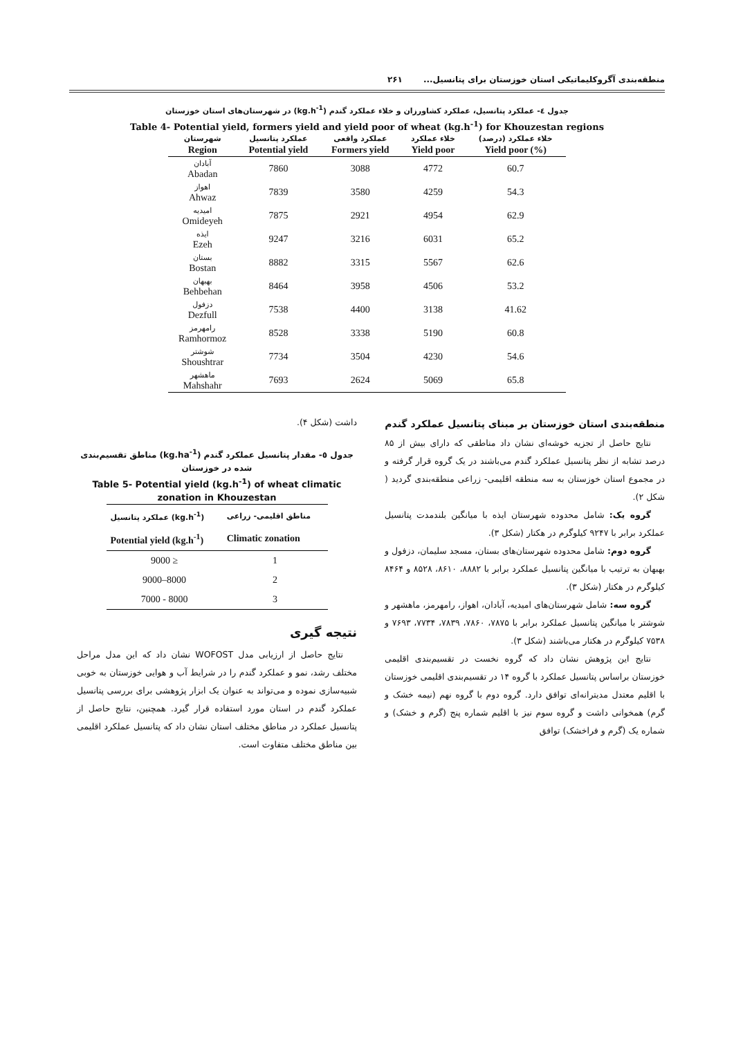منطقه‌بندی آگروکلیماتیکی استان خوزستان برای پتانسیل... ۲۶۱
جدول ٤- عملکرد پتانسیل، عملکرد کشاورزان و خلاء عملکرد گندم (kg.h<sup>-1</sup>) در شهرستان‌های استان خوزستان
Table 4- Potential yield, formers yield and yield poor of wheat (kg.h<sup>-1</sup>) for Khouzestan regions
| شهرستان | عملکرد پتانسیل | عملکرد واقعی | خلاء عملکرد | خلاء عملکرد (درصد) |
| --- | --- | --- | --- | --- |
| Region | Potential yield | Formers yield | Yield poor | Yield poor (%) |
| آبادان Abadan | 7860 | 3088 | 4772 | 60.7 |
| اهواز Ahwaz | 7839 | 3580 | 4259 | 54.3 |
| امیدیه Omideyeh | 7875 | 2921 | 4954 | 62.9 |
| ایذه Ezeh | 9247 | 3216 | 6031 | 65.2 |
| بستان Bostan | 8882 | 3315 | 5567 | 62.6 |
| بهبهان Behbehan | 8464 | 3958 | 4506 | 53.2 |
| دزفول Dezfull | 7538 | 4400 | 3138 | 41.62 |
| رامهرمز Ramhormoz | 8528 | 3338 | 5190 | 60.8 |
| شوشتر Shoushtrar | 7734 | 3504 | 4230 | 54.6 |
| ماهشهر Mahshahr | 7693 | 2624 | 5069 | 65.8 |
منطقه‌بندی استان خوزستان بر مبنای پتانسیل عملکرد گندم
نتایج حاصل از تجزیه خوشه‌ای نشان داد مناطقی که دارای بیش از ۸۵ درصد تشابه از نظر پتانسیل عملکرد گندم می‌باشند در یک گروه قرار گرفته و در مجموع استان خوزستان به سه منطقه اقلیمی- زراعی منطقه‌بندی گردید ( شکل ۲).
گروه یک: شامل محدوده شهرستان ایذه با میانگین بلندمدت پتانسیل عملکرد برابر با ۹۲۴۷ کیلوگرم در هکتار (شکل ۳).
گروه دوم: شامل محدوده شهرستان‌های بستان، مسجد سلیمان، دزفول و بهبهان به ترتیب با میانگین پتانسیل عملکرد برابر با ۸۸۸۲، ۸۶۱۰، ۸۵۲۸ و ۸۴۶۴ کیلوگرم در هکتار (شکل ۳).
گروه سه: شامل شهرستان‌های امیدیه، آبادان، اهواز، رامهرمز، ماهشهر و شوشتر با میانگین پتانسیل عملکرد برابر با ۷۸۷۵، ۷۸۶۰، ۷۸۳۹، ۷۷۳۴، ۷۶۹۳ و ۷۵۳۸ کیلوگرم در هکتار می‌باشند (شکل ۳).
نتایج این پژوهش نشان داد که گروه نخست در تقسیم‌بندی اقلیمی خوزستان براساس پتانسیل عملکرد با گروه ۱۴ در تقسیم‌بندی اقلیمی خوزستان با اقلیم معتدل مدیترانه‌ای توافق دارد. گروه دوم با گروه نهم (نیمه خشک و گرم) همخوانی داشت و گروه سوم نیز با اقلیم شماره پنج (گرم و خشک) و شماره یک (گرم و فراخشک) توافق
داشت (شکل ۴).
جدول ٥- مقدار پتانسیل عملکرد گندم (kg.ha<sup>-1</sup>) مناطق تقسیم‌بندی شده در خوزستان
Table 5- Potential yield (kg.h<sup>-1</sup>) of wheat climatic zonation in Khouzestan
| عملکرد پتانسیل (kg.h<sup>-1</sup>) | مناطق اقلیمی- زراعی |
| --- | --- |
| Potential yield (kg.h<sup>-1</sup>) | Climatic zonation |
| 9000 ≥ | 1 |
| 9000–8000 | 2 |
| 7000 - 8000 | 3 |
نتیجه گیری
نتایج حاصل از ارزیابی مدل WOFOST نشان داد که این مدل مراحل مختلف رشد، نمو و عملکرد گندم را در شرایط آب و هوایی خوزستان به خوبی شبیه‌سازی نموده و می‌تواند به عنوان یک ابزار پژوهشی برای بررسی پتانسیل عملکرد گندم در استان مورد استفاده قرار گیرد. همچنین، نتایج حاصل از پتانسیل عملکرد در مناطق مختلف استان نشان داد که پتانسیل عملکرد اقلیمی بین مناطق مختلف متفاوت است.